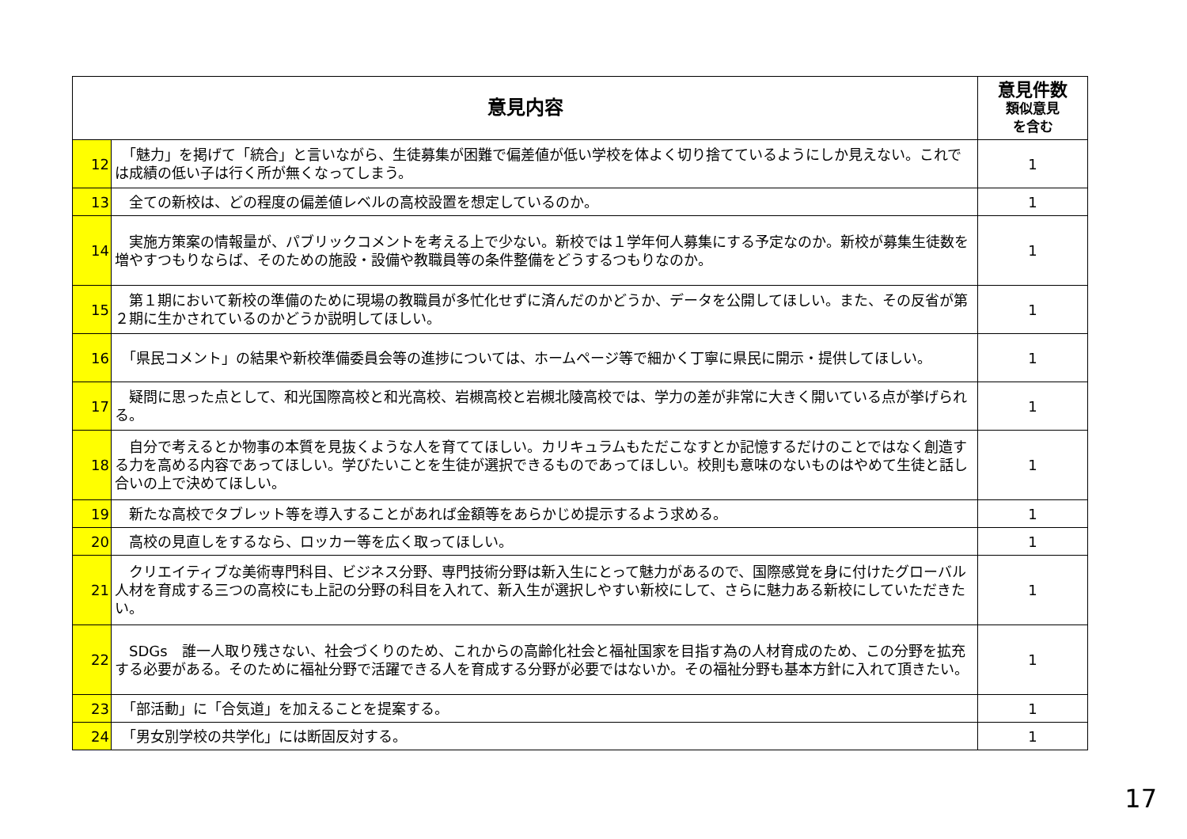| 意見内容 | | 意見件数 類似意見 を含む |
| --- | --- | --- |
| 12 | 「魅力」を掲げて「統合」と言いながら、生徒募集が困難で偏差値が低い学校を体よく切り捨てているようにしか見えない。これでは成績の低い子は行く所が無くなってしまう。 | 1 |
| 13 | 全ての新校は、どの程度の偏差値レベルの高校設置を想定しているのか。 | 1 |
| 14 | 実施方策案の情報量が、パブリックコメントを考える上で少ない。新校では１学年何人募集にする予定なのか。新校が募集生徒数を増やすつもりならば、そのための施設・設備や教職員等の条件整備をどうするつもりなのか。 | 1 |
| 15 | 第１期において新校の準備のために現場の教職員が多忙化せずに済んだのかどうか、データを公開してほしい。また、その反省が第２期に生かされているのかどうか説明してほしい。 | 1 |
| 16 | 「県民コメント」の結果や新校準備委員会等の進捗については、ホームページ等で細かく丁寧に県民に開示・提供してほしい。 | 1 |
| 17 | 疑問に思った点として、和光国際高校と和光高校、岩槻高校と岩槻北陵高校では、学力の差が非常に大きく開いている点が挙げられる。 | 1 |
| 18 | 自分で考えるとか物事の本質を見抜くような人を育ててほしい。カリキュラムもただこなすとか記憶するだけのことではなく創造する力を高める内容であってほしい。学びたいことを生徒が選択できるものであってほしい。校則も意味のないものはやめて生徒と話し合いの上で決めてほしい。 | 1 |
| 19 | 新たな高校でタブレット等を導入することがあれば金額等をあらかじめ提示するよう求める。 | 1 |
| 20 | 高校の見直しをするなら、ロッカー等を広く取ってほしい。 | 1 |
| 21 | クリエイティブな美術専門科目、ビジネス分野、専門技術分野は新入生にとって魅力があるので、国際感覚を身に付けたグローバル人材を育成する三つの高校にも上記の分野の科目を入れて、新入生が選択しやすい新校にして、さらに魅力ある新校にしていただきたい。 | 1 |
| 22 | SDGs 誰一人取り残さない、社会づくりのため、これからの高齢化社会と福祉国家を目指す為の人材育成のため、この分野を拡充する必要がある。そのために福祉分野で活躍できる人を育成する分野が必要ではないか。その福祉分野も基本方針に入れて頂きたい。 | 1 |
| 23 | 「部活動」に「合気道」を加えることを提案する。 | 1 |
| 24 | 「男女別学校の共学化」には断固反対する。 | 1 |
17